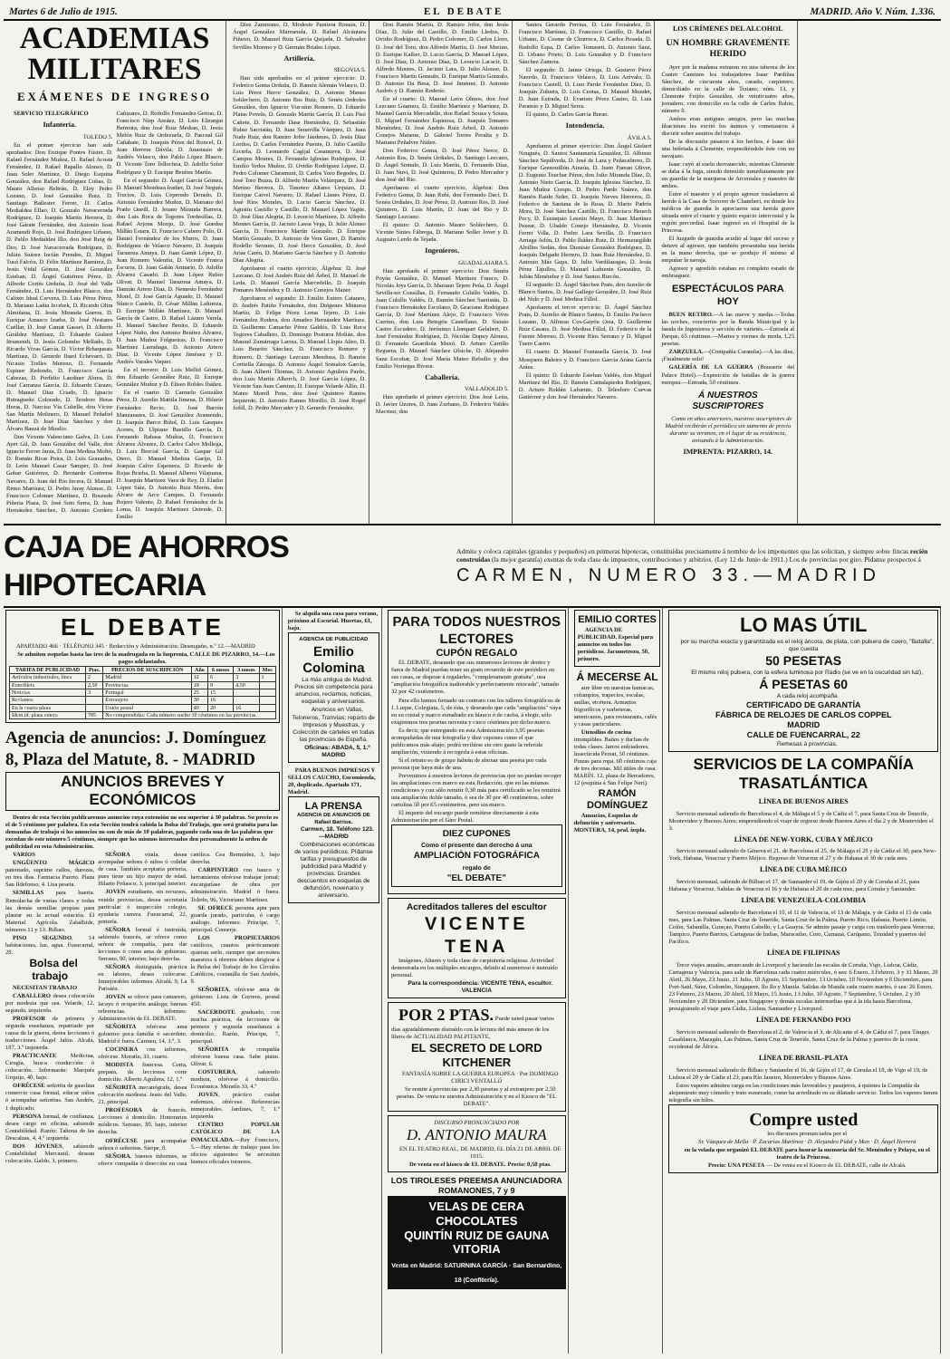Martes 6 de Julio de 1915. EL DEBATE MADRID. Año V. Núm. 1.336.
ACADEMIAS MILITARES
EXÁMENES DE INGRESO
SERVICIO TELEGRÁFICO
Infantería.
TOLEDO 5.
En el primer ejercicio han sido aprobados: Don Enrique Pontes Fúster, D. Rafael Fernández Muñoz, D. Rafael Acosta Fernández, D. Rafael Rapallo Alonso, D. Juan Soler Martínez, D. Diego Esquina González, don Rafael Rodríguez Cubas, D. Mauro Albriso Beltrán, D. Eloy Pedro Lozano, D. José González Ruiz, D. Santiago Ballester Ferrer, D. Carlos Medialdea Ellao, D. Gonzalo Navacerrada Rodríguez, D. Joaquín Martín Herrera, D. José Gárate Fernández, don Antonio Issai Aramendi Rojo, D. José Rodríguez Urbano, D. Pablo Medialdea Illo, don José Reig de Deo, D. José Navacerrada Rodríguez, D. Julián Suárez Incián Prendes, D. Miguel Tusó Falcón, D. Félix Martínez Ramírez, D. Jesús Vidal Gómez, D. José González Esteban, D. Ángel Gutiérrez Pérez, D. Alfredo Cortés Orduña, D. José del Valle Fernández, D. Luis Hernández Blasco, don Calixto Ideal Cervera, D. Luis Pérez Pérez, D. Mariano Lañta Jecebek, D. Ricardo Oltra Almiñana, D. Jesús Miranda Guerra, D. Enrique Amasco Izarbe, D. José Nestares Cuéllar, D. José Camat Gasset, D. Alberto Giráldez Martínez, D. Eduardo Gisbert Itrumendi, D. Jesús Colombo Mellado, D. Ricardo Vivas García, D. Víctor Brhaqueais Martínez, D. Gerardo Ibard Echevarri, D. Nicasio Trelles Moreno, D. Fernando Espinor Redondo, D. Francisco García Cabezas, D. Porfidio Landiner Abreu, D. José Carranza García, D. Eduardo Carazo, D. Manuel Díaz Criado, D. Ignacio Butragueño Colorado, D. Teodoro Heras Heras, D. Narciso Vía Cubelle, don Víctor San Martín Molinero, D. Manuel Peñafiel Martínez, D. José Díaz Sánchez y don Álvaro Bauzá de Miralio.
Don Vicente Valenciano Galva, D. Luis Ayer Gil, D. Juan González del Valle, don Ignacio Ferrer Jarza, D. Juan Medina Moltó, D. Román Ricar Poira, D. Luis Granados, D. León Manuel Casar Samper, D. José Gobar Gutiérrez, D. Bernardo Contreras Navarro, D. Juan del Río Incera, D. Manuel Remo Martínez, D. Pedro Jaray Alonso, D. Francisco Colomer Martínez, D. Rosendo Piñeria Plaza, D. José Soto Serra, D. Juan Hernández Sánchez, D. Antonio Cordero Cañizares, D. Rodolfo Fernández Getino, D. Francisco Niep Arnáez, D. Luis Elizargai Betreuta, don José Ruiz Median, D. Jesús Melón Ruiz de Ordezuela, D. Pascual Gil Cañabate, D. Joaquín Pérez del Roncel, D. Juan Herrera Dávila, D. Anastasio de Andrés Velasco, don Pablo López Blasco, D. Vicente Toro Tellochoa, D. Adolfo Soler Rodríguez y D. Enrique Benítez Martín.
En el segundo: D. Ángel García Gómez, D. Manuel Mendoza Iradier, D. José Negués Trucios, D. Luis Ceperudo Dorado, D. Antonio Fernández Muñoz, D. Mariano del Prado Oneill, D. Jenaro Miranda Barrera, don Luis Roca de Togores Tordesillas, D. Rafael Arjona Monjo, D. José Guedea Millán Estara, D. Francisco Cabero Polo, D. Daniel Fernández de los Muros, D. Juan Rodríguez de Velasco Navarro, D. Joaquín Tarazona Amaya, D. Juan Gamit López, D. Juan Romero Valentín, D. Vicente Franca Escurra, D. Juan Galán Armarío, D. Adolfo Álvarez Casado, D. Juan López Rubio Olivar, D. Manuel Tarazona Amaya, D. Damián Artero Díaz, D. Nemesio Fernández Morel, D. José García Aguado, D. Manuel Súnico Castelo, D. César Millán Lafuerza, D. Enrique Millán Martínez, D. Manuel García de Castro, D. Rafael Lázaro Varela, D. Manuel Sánchez Benito, D. Eduardo López Nuño, don Antonio Benítez Álvarez, D. Juan Muñoz Folgueiras, D. Francisco Martínez Larrañaga, D. Antonio Artero Díaz, D. Vicente López Jiménez y D. Andrés Varales Vaquer.
En el tercero: D. Luis Mellid Gómez, don Eduardo González Ruiz, D. Enrique González Muñoz y D. Eliseo Robles Ibáñez.
En el cuarto: D. Carmelo González Pérez, D. Aurelio Mattila Jimena, D. Hilario Fernández Recio, D. José Barrón Manzanares, D. José González Aramendo, D. Joaquín Barco Biñol, D. Luis Gasques Aceres, D. Ulpiano Bustillo García, D. Fernando Rabasa Muñoz, D. Francisco Álvarez Álvarez, D. Carlos Calvo Mollega, D. Luis Bercial García, D. Gaspar Gil Otero, D. Manuel Medina Garijo, D. Joaquín Calvo Esponera, D. Ricardo de Rojas Brieba, D. Manuel Alberni Vilajuana, D. Joaquín Martínez Vara de Rey, D. Eladio López Sáiz, D. Antonio Ruiz Merón, don Álvaro de Arce Campos, D. Fernando Rojero Valente, D. Rafael Fernández de la Loma, D. Joaquín Martínez Ostende, D. Emilio
Díez Zamorano, D. Modesto Pantiera Rousin, D. Ángel González Marruenda, D. Rafael Alcántara Piñeiro, D. Manuel Ruiz García Quijada, D. Salvador Sevilles Moreno y D. Germán Briales López.
Artillería.
SEGOVIA 5.
Han sido aprobados en el primer ejercicio: D. Federico Goma Orduña, D. Ramón Alemán Velasco, D. Luis Pérez Herce González, D. Antonio Manso Soblechero, D. Antonio Ros Ruiz, D. Senén Ordroles González, don Ignacio Vizcaíno Romero, D. Eduardo Platas Povelo, D. Gonzalo Martín García, D. Luis Pisó Cañete, D. Fernando Dase Hernández, D. Sebastián Rubio Sacristán, D. Juan Senavilla Vázquez, D. Juan Nude Ruiz, don Ramiro Jofre Jáudenes, D. Jesús Díaz Lordos, D. Carlos Fernández Puente, D. Julio Castillo Escarfa, D. Leonardo Cagijal Casanueva, D. José Campos Montes, D. Fernando Iglesias Rodríguez, D. Emilio Yedos Muñoz, D. Ovidio Rodríguez López, D. Pedro Colomer Claramunt, D. Carlos Yoro Begodes, D. José Toro Buiza, D. Alfredo Martín Velázquez, D. José Merino Herrera, D. Timoteo Altares Urquizo, D. Enrique Caivel Navarro, D. Rafael Llanes Pérez, D. José Ríos Morales, D. Lucio García Sánchez, D. Agustín Castillo y Castillo, D. Manuel López Yagüe, D. José Díaz Alegría, D. Leoncio Martínez, D. Alfredo Montes García, D. Jacinto Lassa Vega, D. Julio Alonso García, D. Francisco Martín Gonzalo, D. Enrique Martín Gonzalo, D. Antonio de Vera Giner, D. Ramón Rodello Serrano, D. José Herce González, D. José Arias Carén, D. Mariano García Sánchez y D. Antonio Díaz Alegría.
Aprobaron el cuarto ejercicio, Álgebra: D. José Lezcano, D. José Andrés Ruiz del Árbol, D. Manuel de Leda, D. Manuel García Marcedello, D. Joaquín Pomares Menéndez y D. Antonio Conejos Maner.
Aprobaron el segundo: D. Emilio Entero Cataneo, D. Andrés Patiño Fernández, don Diógenes Minuesa Martín, D. Felipe Pérez Lema Tejero, D. Luis Fernández Rodera, don Amadeo Hernández Martínez, D. Guillermo Camacho Pérez Galdós, D. Luis Roca Togores Caballero, D. Domingo Posturra Molián, don Manuel Zumárraga Larrea, D. Manuel Llopis Aliro, D. Luis Beneito Sánchez, D. Francisco Romero y Romero, D. Santiago Lezcano Mendoza, D. Ramón Cortiella Zárraga, D. Antonio Ángel Somalox García, D. Juan Alberti Thomas, D. Antonio Aguilera Pardo, don Luis Martín Alborch, D. José García López, D. Vicente San Juan Camino, D. Enrique Velarde Allío, D. Mateo Morell Pons, don José Quintero Ramos Izquierdo, D. Antonio Ramos Morillo, D. José Rogel Jofill, D. Pedro Mercader y D. Gerardo Fernández.
Don Ramón Martín, D. Ramiro Jofre, don Jesús Díaz, D. Julio del Castillo, D. Emilio Lledos, D. Ovidio Rodríguez, D. Pedro Colomer, D. Carlos Lloro, D. José del Toro, don Alfredo Martín, D. José Merino, D. Enrique Kaiber, D. Lucio García, D. Manuel López, D. José Díaz, D. Antonio Díaz, D. Leoncio Lacacir, D. Alfredo Montes, D. Jacinto Lara, D. Julio Alonso, D. Francisco Martín Gonzalo, D. Enrique Martín Gonzalo, D. Antonio Da Besa, D. José Jiménez, D. Antonio Andrés y D. Ramón Roderío.
En el cuarto: D. Manuel León Olmos, don José Lezcano Guarnos, D. Emilio Martínez y Martínez, D. Manuel García Mercadello, don Rafael Souza y Souza, D. Miguel Fernández Espinosa, D. Joaquín Tomares Menéndez, D. José Andrés Ruiz Arbol, D. Antonio Conejos Manene, D. Gabriel Torres Peralta y D. Mariano Peñalver Núñez.
Don Federico Goma, D. José Pérez Nerce, D. Antonio Ros, D. Senén Ordiales, D. Santiago Lezcano, D. Ángel Somalo, D. Luis Martín, D. Fernando Díaz, D. Juan Nuvi, D. José Quinteros, D. Pedro Mercador y don José del Río.
Aprobaron el cuarto ejercicio, Álgebra: Don Federico Goma, D. Juan Rubí, don Fernando Daci, D. Senén Ordiales, D. José Pérez, D. Antonio Res, D. José Quintero, D. Luis Martín, D. Juan del Río y D. Santiago Lezcano.
El quinto: D. Antonio Mauro Soblechero, D. Vicente Sintes Fábrega, D. Mariano Soller Jover y D. Augusto Lerdo de Tejada.
Ingenieros.
GUADALAJARA 5.
Han aprobado el primer ejercicio: Don Simón Poyán González, D. Manuel Martínez Franco, D. Nicolás Joys García, D. Mariano Tejero Peña, D. Ángel Sevilla-no Consillas, D. Fernando Cubillo Valdés, D. Juan Cubillo Valdés, D. Ramón Sánchez Saeristán, D. Francisco Hernández Escolano, D. Graciano Rodríguez García, D. José Martínez Alejo, D. Francisco Vives Carrino, don Luis Betegón Castellano, D. Sisinio Castro Escudero, D. Jerónimo Llompart Gelabert, D. José Fernández Rodríguez, D. Nicolás Dupuy Alonso, D. Fernando Guardiola Muxó, D. Arturo Carrillo Reguera, D. Manuel Sánchez Olsiche, D. Alejandro Sanz Escobar, D. José María Mateo Rebollo y don Emilio Noriegas Rivera.
Caballería.
VALLADOLID 5.
Han aprobado el primer ejercicio: Don José Leita, D. Javier Ozores, D. Juan Zurbano, D. Federico Valdés Macrino, don
Santos Gerardo Perrina, D. Luis Fernández, D. Francisco Martínez, D. Francisco Castillo, D. Rafael Urbano, D. Cosme de Churruca, D. Carlos Posada, D. Rodolfo Espa, D. Carlos Tomaseti, D. Antonio Sanz, D. Urbano Prieto, D. Luis González y D. Francisco Sánchez Zamora.
El segundo: D. Jaime Ortega, D. Gustavo Pérez Navedo, D. Francisco Velasco, D. Luis Arévalo, D. Francisco Castell, D. Lino Pardo Fernández Díez, D. Joaquín Zulueta, D. Luis Ceotas, D. Manuel Mundet, D. Juan Estrada, D. Evaristo Pérez Castro, D. Luis Paramio y D. Miguel Serra.
El quinto, D. Carlos García Borao.
Intendencia.
ÁVILA 5.
Aprobaron el primer ejercicio: Don Ángel Gisbert Nougués, D. Santos Santamaría González, D. Alfonso Sánchez Sepúlveda, D. José de Lara y Peñacabrero, D. Enrique Grenonillón Ainzúa, D. Justo Parean Oliver, D. Eugenio Touchar Pérez, don Julio Miranda Díaz, D. Antonio Nieto García, D. Joaquín Iglesias Sánchez, D. Juan Muñoz Crespo, D. Pedro Pardo Suárez, don Ramón Raido Soler, D. Joaquín Nieves Herreros, D. Federico de Santana de la Rosa, D. Mario Padrós Mora, D. José Sánchez Castillo, D. Francisco Benech Pocy, D. Eustaquio Leseún Mayo, D. Juan Martínez Pezear, D. Ubaldo Conejo Hernández, D. Vicente Ferrer Villa, D. Pedro Lara Sevilla, D. Francisco Arriaga Adón, D. Pablo Ibáñez Ruiz, D. Hermenegildo Alvillos Sedán, don Dionisio González Rodríguez, D. Joaquín Delgado Herrero, D. Juan Ruiz Hernández, D. Antonio Más Gups, D. Julio Vardilazagas, D. Jesús Pérez Tajullos, D. Manuel Lafuente González, D. Julián Menéndez y D. José Santos Rincón.
El segundo: D. Ángel Sánchez Prats, don Aurelio de Blanco Santos, D. José Gallego González, D. José Ruiz del Nido y D. José Medina Fillol.
Aprobaron el tercer ejercicio: D. Ángel Sánchez Prats, D. Aurelio de Blanco Santos, D. Emilio Pacheco Lozano, D. Alfonso Cos-Gayón Osta, D. Guillermo Ruiz Casans, D. José Medina Fillol, D. Federico de la Fuente Moreno, D. Vicente Ríos Serrano y D. Miguel Tuero Castro.
El cuarto: D. Manuel Fontanella García, D. José Mosquera Baleiro y D. Francisco García Aráns García Aráns.
El quinto: D. Eduardo Esteban Valdés, don Miguel Martínez del Río, D. Ramón Cantalapiedra Rodríguez, D. Arturo Roldán Lafuente, D. Telesforo Cuevas Gutiérrez y don José Hernández Navarro.
LOS CRÍMENES DEL ALCOHOL
UN HOMBRE GRAVEMENTE HERIDO
Ayer por la mañana entraron en una taberna de los Cuatro Caminos los trabajadores Isaac Pardiñas Sánchez, de cincuenta años, casado, carpintero, domiciliado en la calle de Tiziano, núm. 13, y Clemente Feijóo González, de veinticuatro años, jornalero, con domicilio en la calle de Carlos Rubio, número 8.
Ambos eran antiguos amigos, pero las muchas libaciones les excitó los ánimos y comenzaron á discutir sobre asuntos del trabajo.
De la discusión pasaron á los hechos, é Isaac dió una bofetada á Clemente, respondiéndole éste con un navajazo.
Isaac cayó al suelo desvanecido, mientras Clemente se daba á la fuga, siendo detenido inmediatamente por un guardia de la marquesa de Arcentales y maestro de ambos.
Entre el maestro y el propio agresor trasladaron al herido á la Casa de Socorro de Chamberí, en donde los médicos de guardia le apreciaron una herida grave situada entre el cuarto y quinto espacio intercostal y la región precordial. Isaac ingresó en el Hospital de la Princesa.
El Juzgado de guardia acudió al lugar del suceso y detuvo al agresor, que también presentaba una herida en la mano derecha, que se produjo él mismo al empuñar la navaja.
Agresor y agredido estaban en completo estado de embriaguez.
ESPECTÁCULOS PARA HOY
BUEN RETIRO.—A las nueve y media.—Todas las noches, conciertos por la Banda Municipal y la banda de Ingenieros y sección de varietés.—Entrada al Parque, 65 céntimos.—Martes y viernes de moda, 1,25 pesetas.
ZARZUELA.—(Compañía Caramba).—A las diez, ¡Finalmente solo!
GALERÍA DE LA GUERRA (Brasserie del Palace Hotel).—Exposición de batallas de la guerra europea.—Entrada, 50 céntimos.
Á NUESTROS SUSCRIPTORES
Como en años anteriores, nuestros suscriptores de Madrid recibirán el periódico sin aumento de precio durante su veraneo, en el lugar de su residencia, avisando á la Administración.
IMPRENTA: PIZARRO, 14.
CAJA DE AHORROS HIPOTECARIA
Admite y coloca capitales (grandes y pequeños) en primeras hipotecas, constituídas precisamente á nombre de los imponentes que las solicitan, y siempre sobre fincas recién construídas (la mejor garantía) exentas de toda clase de impuestos, contribuciones y arbitrios. (Ley 12 de Junio de 1911.) Los de provincias por giro. Pídanse prospectos á
CARMEN, NUMERO 33.—MADRID
EL DEBATE
APARTADO 466 · TELÉFONO 345 · Redacción y Administración: Desengaño, n.º 12.—MADRID
Se admiten esquelas hasta las tres de la madrugada en la Imprenta, CALLE DE PIZARRO, 14.—Los pagos adelantados.
| TARIFA DE PUBLICIDAD | Ptas. | PRECIOS DE SUSCRIPCIÓN | Año | 6 meses | 3 meses | Mes |
| --- | --- | --- | --- | --- | --- | --- |
| Artículos industriales, línea | 2 | Madrid | 12 | 6 | 3 | 1 |
| Entrefilets | 2,50 | Provincias | 18 | 9 | 4,50 | |
| Noticias | 3 | Portugal | 25 | 15 | | |
| Reclamos | | Extranjero | 30 | 16 | | |
| En la cuarta plana | | Unión postal | 40 | 20 | 16 | |
| Idem íd. plana entera | 785 | No comprendidas: Cada número suelto 10 céntimos en las provincias. | | | | |
Agencia de anuncios: J. Domínguez
8, Plaza del Matute, 8. - MADRID
ANUNCIOS BREVES Y ECONÓMICOS
Dentro de esta Sección publicaremos anuncios cuya extensión no sea superior á 30 palabras. Su precio es el de 5 céntimos por palabra. En esta Sección tendrá cabida la Bolsa del Trabajo, que será gratuita para las demandas de trabajo si los anuncios no son de más de 10 palabras, pagando cada una de las palabras que excedan de este número 5 céntimos, siempre que los mismos interesados den personalmente la orden de publicidad en esta Administración.
VARIOS
UNGÜENTO MÁGICO patentado, suprime callos, durezas, en tres días. Farmacia Puerto. Plaza San Ildefonso, 4. Una peseta.
SEMILLAS para huerta. Remolacha de varias clases y todas las demás semillas propias para plantar en la actual estación. El Material Agrícola. Zabálbide, números 11 y 13. Bilbao.
PISO SEGUNDO, 14 habitaciones, luz, agua. Fuencarral, 28.
Bolsa del trabajo
NECESITAN TRABAJO
CABALLERO desea colocación por modesta que sea. Velarde, 12, segundo, izquierda.
PROFESOR de primera y segunda enseñanza, repatriado por causa de la guerra, desea lecciones ó traducciones. Ángel Jalón. Alcalá, 187, 3.º izquierda.
PRACTICANTE Medicina, Cirugía, busca conducción ó colocación. Informarán: Marqués Urquijo, 40, bajo.
OFRÉCESE señorita de gasolina comercio casa formal, educar niños ó acompañar señoritas. San Andrés, 1 duplicado.
PERSONA formal, de confianza, desea cargo en oficina, sabiendo Contabilidad. Razón: Tahona de las Descalzas, 4, 4.º izquierda.
DOS JÓVENES, sabiendo Contabilidad Mercantil, desean colocación. Galdo, 3, primero.
SEÑORA viuda, desea acompañar señora ó niños ó colidar de casa. También aceptaría portería, pues tiene un hijo mayor de edad. Hilario Peñasco, 3, principal interior.
JOVEN estudiante, sin recursos, venido provincias, desea secretaría particular ó inspección colegio, ayudaría carrera. Fuencarral, 22, portería.
SEÑORA formal é instruída, sabiendo francés, se ofrece como señora de compañía, para dar lecciones ó como ama de gobierno. Serrano, 80, interior, bajo derecha.
SEÑORA distinguida, práctica en labores, desea colocarse. Inmejorables informes. Alcalá, 9, La Parisién.
JOVEN se ofrece para camarero, lacayo ó ocupación análoga; buenas referencias. Informes: Administración de EL DEBATE.
SEÑORITA ofrécese ama gobierno poca familia ó sacerdote. Madrid ó fuera. Carmen, 14, 3.º, 3.
COCINERA con informes, ofrécese. Moratín, 33, cuarto.
MODISTA francesa. Corta, prepara, da lecciones corte domicilio. Alberto Aguilera, 12, 1.º
SEÑORITA mecanógrafa, desea colocación modesta. Jesús del Valle, 21, principal.
PROFESORA de francés. Lecciones á domicilio. Honorarios módicos. Serrano, 80, bajo, interior derecha.
OFRÉCESE para acompañar señora ó señoritas. Sierpe, 8.
SEÑORA, buenos informes, se ofrece compañía ó dirección en casa católica. Cea Bermúdez, 3, bajo derecha.
CARPINTERO con banco y herramienta ofrécese trabajar jornal; encargaríase de obra por administración. Madrid ó fuera. Toledo, 96, Victoriano Martínez.
SE OFRECE persona apta para guarda jurado, particular, ó cargo análogo. Informes: Príncipe, 7, principal. Conserje.
LOS PROPIETARIOS católicos, cuantos prácticamente quieran serlo, siempre que necesiten maestros ú obreros deben dirigirse á la Bolsa del Trabajo de los Círculos Católicos, costanilla de San Andrés, 8.
SEÑORITA, ofrécese ama de gobierno. Lista de Correos, postal 450.
SACERDOTE graduado, con mucha práctica, da lecciones de primera y segunda enseñanza á domicilio. Razón, Príncipe, 7, principal.
SEÑORITA de compañía ofrécese buena casa. Sabe piano. Olivar, 6.
COSTURERA, sabiendo modista, ofrécese á domicilio. Económica. Moratín 33, 4.º
JOVEN, práctico cuidar enfermos, ofrécese. Referencias inmejorables. Jardines, 7, 1.º izquierda.
CENTRO POPULAR CATÓLICO DE LA INMACULADA.—Rey Francisco, 5.—Hay ofertas de trabajo para los oficios siguientes: Se necesitan buenos oficiales torneros.
Se alquila una casa para verano, próximo al Escorial. Huertas, 61, bajo.
AGENCIA DE PUBLICIDAD
Emilio Colomina
La más antigua de Madrid. Precios sin competencia para anuncios, reclamos, noticias, esquelas y aniversarios.
Anuncios en Vallas, Teloneros, Tranvías; reparto de Impresos y Muestras, y Colección de carteles en todas las provincias de España.
Oficinas: ABADA, 5, 1.º MADRID
PARA BUENOS IMPRESOS Y SELLOS CAUCHO, Encomienda, 20, duplicado. Apartado 171, Madrid.
LA PRENSA
AGENCIA DE ANUNCIOS DE Rafael Barrios.
Carmen, 18. Teléfono 123.—MADRID
Combinaciones económicas de varios periódicos. Pídanse tarifas y presupuestos de publicidad para Madrid y provincias. Grandes descuentos en esquelas de defunción, novenario y aniversario.
PARA TODOS NUESTROS LECTORES
CUPÓN REGALO
EL DEBATE, deseando que sus numerosos lectores de dentro y fuera de Madrid puedan tener un grato recuerdo de este periódico en sus casas, se dispone á regalarles, "completamente gratuita", una "ampliación fotográfica inalterable y perfectamente retocada", tamaño 32 por 42 centímetros.
Para ello hemos firmado un contrato con los talleres fotográficos de J. Luque, Colegiata, 5, de ésta, y deseando que cada "ampliación" vaya en su cristal y marco esmaltado en blanco ó de caoba, á elegir, sólo exigiremos tres pesetas noventa y cinco céntimos por dicho marco.
Es decir, que entregando en esta Administración 3,95 pesetas acompañadas de una fotografía y diez cupones como el que publicamos más abajo, podrá recibirse sin otro gasto la referida ampliación, viniendo á recogerla á estas oficinas.
Si el retrato es de grupo habrán de abonar una peseta por cada persona que haya más de una.
Prevenimos á nuestros lectores de provincias que no puedan recoger las ampliaciones con marco en esta Redacción, que en las mismas condiciones y con sólo remitir 0,30 más para certificado se les remitirá una ampliación doble tamaño, ó sea de 30 por 40 centímetros, sobre cartulina 50 por 65 centímetros, pero sin marco.
El importe del encargo puede remitirse directamente á esta Administración por el Giro Postal.
DIEZ CUPONES
Como el presente dan derecho á una
AMPLIACIÓN FOTOGRÁFICA
regalo de
"EL DEBATE"
Acreditados talleres del escultor
VICENTE TENA
Imágenes, Altares y toda clase de carpintería religiosa. Actividad demostrada en los múltiples encargos, debido al numeroso é instruído personal.
Para la correspondencia: VICENTE TENA, escultor. VALENCIA
POR 2 PTAS. Puede usted pasar varios días agradablemente distraído con la lectura del más ameno de los libros de ACTUALIDAD PALPITANTE,
EL SECRETO DE LORD KITCHENER
FANTASÍA SOBRE LA GUERRA EUROPEA · Por DOMINGO CIRICI VENTALLÓ
Se remite á provincias por 2,30 pesetas y al extranjero por 2,50 pesetas. De venta en nuestra Administración y en el Kiosco de "EL DEBATE".
DISCURSO PRONUNCIADO POR
D. ANTONIO MAURA
EN EL TEATRO REAL, DE MADRID, EL DÍA 21 DE ABRIL DE 1915.
De venta en el kiosco de EL DEBATE. Precio: 0,50 ptas.
LOS TIROLESES PREEMSA ANUNCIADORA ROMANONES, 7 y 9
VELAS DE CERA
CHOCOLATES
QUINTÍN RUIZ DE GAUNA
VITORIA
Venta en Madrid: SATURNINA GARCÍA · San Bernardino, 18 (Confitería).
EMILIO CORTES
AGENCIA DE PUBLICIDAD. Especial para anuncios en todos los periódicos. Jacometrezo, 50, primero.
Á MECERSE AL
aire libre en nuestras hamacas, columpios, trapecios, escalas, anillas, etcétera. Armarios frigoríficos y sorbeteras, americanos, para restaurants, cafés y casas particulares.
Utensilios de cocina irrompibles. Baños y duchas de todas clases. Jarros enfriadores. Insecticida Pereat, 50 céntimos. Pinzas para ropa, 60 céntimos caja de tres docenas. Mil útiles de casa. MARÍN. 12, plaza de Herradores, 12 (esquina á San Felipe Neri).
RAMÓN DOMÍNGUEZ
Anuncios, Esquelas de defunción y aniversario. MONTERA, 14, pral. izqda.
LO MAS ÚTIL
por su marcha exacta y garantizada es el reloj áncora, de plata, con pulsera de cuero, "Batalla", que cuesta
50 PESETAS
El mismo reloj pulsera, con la esfera luminosa por Radio (se ve en la oscuridad sin luz),
Á PESETAS 60
A cada reloj acompaña
CERTIFICADO DE GARANTÍA
FÁBRICA DE RELOJES DE CARLOS COPPEL
MADRID
CALLE DE FUENCARRAL, 22
Remesas á provincias.
SERVICIOS DE LA COMPAÑÍA TRASATLÁNTICA
LÍNEA DE BUENOS AIRES
Servicio mensual saliendo de Barcelona el 4, de Málaga el 5 y de Cádiz el 7, para Santa Cruz de Tenerife, Montevideo y Buenos Aires; emprendiendo el viaje de regreso desde Buenos Aires el día 2 y de Montevideo el 3.
LÍNEA DE NEW-YORK, CUBA Y MÉJICO
Servicio mensual saliendo de Génova el 21, de Barcelona el 25, de Málaga el 28 y de Cádiz el 30, para New-York, Habana, Veracruz y Puerto Méjico. Regreso de Veracruz el 27 y de Habana el 30 de cada mes.
LÍNEA DE CUBA MÉJICO
Servicio mensual, saliendo de Bilbao el 17, de Santander el 19, de Gijón el 20 y de Coruña el 21, para Habana y Veracruz. Salidas de Veracruz el 16 y de Habana el 20 de cada mes, para Coruña y Santander.
LÍNEA DE VENEZUELA-COLOMBIA
Servicio mensual saliendo de Barcelona el 10, el 11 de Valencia, el 13 de Málaga, y de Cádiz el 15 de cada mes, para Las Palmas, Santa Cruz de Tenerife, Santa Cruz de la Palma, Puerto Rico, Habana, Puerto Limón, Colón, Sabanilla, Curaçao, Puerto Cabello, y La Guayra. Se admite pasaje y carga con trasbordo para Veracruz, Tampico, Puerto Barrios, Cartagena de Indias, Maracaibo, Coro, Cumaná, Carúpano, Trinidad y puertos del Pacífico.
LÍNEA DE FILIPINAS
Trece viajes anuales, arrancando de Liverpool y haciendo las escalas de Coruña, Vigo, Lisboa, Cádiz, Cartagena y Valencia, para salir de Barcelona cada cuatro miércoles, ó sea: 6 Enero, 3 Febrero, 3 y 31 Marzo, 28 Abril, 26 Mayo, 23 Junio, 21 Julio, 18 Agosto, 15 Septiembre, 13 Octubre, 10 Noviembre y 8 Diciembre, para Port-Said, Suez, Colombo, Singapore, Ilo Ilo y Manila. Salidas de Manila cada cuatro martes, ó sea: 26 Enero, 23 Febrero, 23 Marzo, 20 Abril, 18 Mayo, 15 Junio, 13 Julio, 10 Agosto, 7 Septiembre, 5 Octubre, 2 y 30 Noviembre y 28 Diciembre, para Singapore y demás escalas intermedias que á la ida hasta Barcelona, prosiguiendo el viaje para Cádiz, Lisboa, Santander y Liverpool.
LÍNEA DE FERNANDO POO
Servicio mensual saliendo de Barcelona el 2, de Valencia el 3, de Alicante el 4, de Cádiz el 7, para Tánger, Casablanca, Mazagán, Las Palmas, Santa Cruz de Tenerife, Santa Cruz de la Palma y puertos de la costa occidental de África.
LÍNEA DE BRASIL-PLATA
Servicio mensual saliendo de Bilbao y Santander el 16, de Gijón el 17, de Coruña el 18, de Vigo el 19, de Lisboa el 20 y de Cádiz el 23, para Río Janeiro, Montevideo y Buenos Aires.
Estos vapores admiten carga en las condiciones más favorables y pasajeros, á quienes la Compañía da alojamiento muy cómodo y trato esmerado, como ha acreditado en su dilatado servicio. Todos los vapores tienen telegrafía sin hilos.
Compre usted
los discursos pronunciados por el
Sr. Vázquez de Mella · P. Zacarías Martínez · D. Alejandro Pidal y Mon · D. Ángel Herrera
en la velada que organizó EL DEBATE para honrar la memoria del Sr. Menéndez y Pelayo, en el teatro de la Princesa.
Precio: UNA PESETA — De venta en el Kiosco de EL DEBATE, calle de Alcalá.